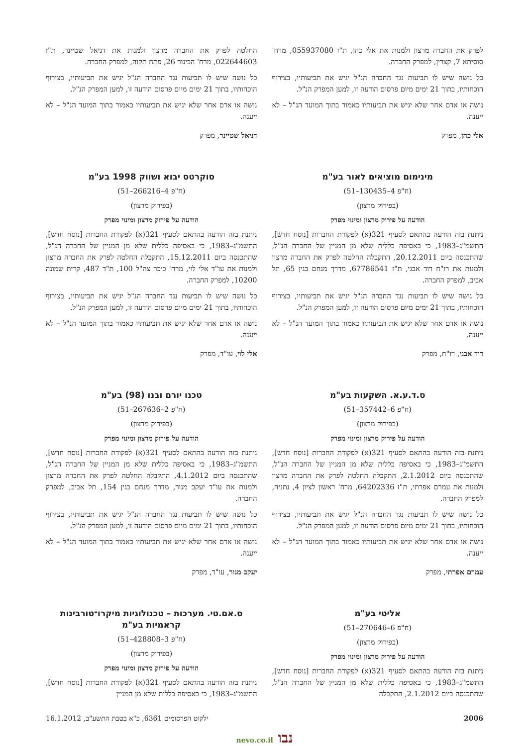לפרק את החברה מרצון ולמנות את אלי כהן, ת"ז 055937080, מרח' סוסיתא 7, קצרין, למפרק החברה.
כל נושה שיש לו תביעות נגד החברה הנ"ל יגיש את תביעותיו, בצירוף הוכחותיו, בתוך 21 ימים מיום פרסום הודעה זו, למען המפרק הנ"ל.
נושה או אדם אחר שלא יגיש את תביעותיו כאמור בתוך המועד הנ"ל – לא ייענה.
אלי כהן, מפרק
מינימום מוציאים לאור בע"מ
(ח"פ 4–130435–51)
(בפירוק מרצון)
הודעה על פירוק מרצון ומינוי מפרק
ניתנת בזה הודעה בהתאם לסעיף 321(א) לפקודת החברות [נוסח חדש], התשמ"ג–1983, כי באסיפה כללית שלא מן המניין של החברה הנ"ל, שהתכנסה ביום 20.12.2011, התקבלה החלטה לפרק את החברה מרצון ולמנות את רו"ח דוד אבגי, ת"ז 67786541, מדרך מנחם בגין 65, תל אביב, למפרק החברה.
כל נושה שיש לו תביעות נגד החברה הנ"ל יגיש את תביעותיו, בצירוף הוכחותיו, בתוך 21 ימים מיום פרסום הודעה זו, למען המפרק הנ"ל.
נושה או אדם אחר שלא יגיש את תביעותיו כאמור בתוך המועד הנ"ל – לא ייענה.
דוד אבגי, רו"ח, מפרק
ס.ד.ע.א. השקעות בע"מ
(ח"פ 6–357442–51)
(בפירוק מרצון)
הודעה על פירוק מרצון ומינוי מפרק
ניתנת בזה הודעה בהתאם לסעיף 321(א) לפקודת החברות [נוסח חדש], התשמ"ג–1983, כי באסיפה כללית שלא מן המניין של החברה הנ"ל, שהתכנסה ביום 2.1.2012, התקבלה החלטה לפרק את החברה מרצון ולמנות את עמרם אפרתי, ת"ז 64202336, מרח' ראשון לציון 4, נתניה, למפרק החברה.
כל נושה שיש לו תביעות נגד החברה הנ"ל יגיש את תביעותיו, בצירוף הוכחותיו, בתוך 21 ימים מיום פרסום הודעה זו, למען המפרק הנ"ל.
נושה או אדם אחר שלא יגיש את תביעותיו כאמור בתוך המועד הנ"ל – לא ייענה.
עמרם אפרתי, מפרק
אליטי בע"מ
(ח"פ 6–270646–51)
(בפירוק מרצון)
הודעה על פירוק מרצון ומינוי מפרק
ניתנת בזה הודעה בהתאם לסעיף 321(א) לפקודת החברות [נוסח חדש], התשמ"ג–1983, כי באסיפה כללית שלא מן המניין של החברה הנ"ל, שהתכנסה ביום 2.1.2012, התקבלה
החלטה לפרק את החברה מרצון ולמנות את דניאל שטיינר, ת"ז 022644603, מרח' הכינור 26, פתח תקוה, למפרק החברה.
כל נושה שיש לו תביעות נגד החברה הנ"ל יגיש את תביעותיו, בצירוף הוכחותיו, בתוך 21 ימים מיום פרסום הודעה זו, למען המפרק הנ"ל.
נושה או אדם אחר שלא יגיש את תביעותיו כאמור בתוך המועד הנ"ל – לא ייענה.
דניאל שטיינר, מפרק
סוקרטס יבוא ושווק 1998 בע"מ
(ח"פ 4–266216–51)
(בפירוק מרצון)
הודעה על פירוק מרצון ומינוי מפרק
ניתנת בזה הודעה בהתאם לסעיף 321(א) לפקודת החברות [נוסח חדש], התשמ"ג–1983, כי באסיפה כללית שלא מן המניין של החברה הנ"ל, שהתכנסה ביום 15.12.2011, התקבלה החלטה לפרק את החברה מרצון ולמנות את עו"ד אלי לוי, מרח' כיכר צה"ל 100, ת"ד 487, קרית שמונה 10200, למפרק החברה.
כל נושה שיש לו תביעות נגד החברה הנ"ל יגיש את תביעותיו, בצירוף הוכחותיו, בתוך 21 ימים מיום פרסום הודעה זו, למען המפרק הנ"ל.
נושה או אדם אחר שלא יגיש את תביעותיו כאמור בתוך המועד הנ"ל – לא ייענה.
אלי לוי, עו"ד, מפרק
טכנו יורם ובנו (98) בע"מ
(ח"פ 2–267636–51)
(בפירוק מרצון)
הודעה על פירוק מרצון ומינוי מפרק
ניתנת בזה הודעה בהתאם לסעיף 321(א) לפקודת החברות [נוסח חדש], התשמ"ג–1983, כי באסיפה כללית שלא מן המניין של החברה הנ"ל, שהתכנסה ביום 4.1.2012, התקבלה החלטה לפרק את החברה מרצון ולמנות את עו"ד יעקב מנור, מדרך מנחם בגין 154, תל אביב, למפרק החברה.
כל נושה שיש לו תביעות נגד החברה הנ"ל יגיש את תביעותיו, בצירוף הוכחותיו, בתוך 21 ימים מיום פרסום הודעה זו, למען המפרק הנ"ל.
נושה או אדם אחר שלא יגיש את תביעותיו כאמור בתוך המועד הנ"ל – לא ייענה.
יעקב מנור, עו"ד, מפרק
ס.אם.טי. מערכות – טכנולוגיות מיקרו־טורבינות קראמיות בע"מ
(ח"פ 3–428808–51)
(בפירוק מרצון)
הודעה על פירוק מרצון ומינוי מפרק
ניתנת בזה הודעה בהתאם לסעיף 321(א) לפקודת החברות [נוסח חדש], התשמ"ג–1983, כי באסיפה כללית שלא מן המניין
2006 ילקוט הפרסומים 6361, כ"א בטבת התשע"ב, 16.1.2012
נבו nevo.co.il